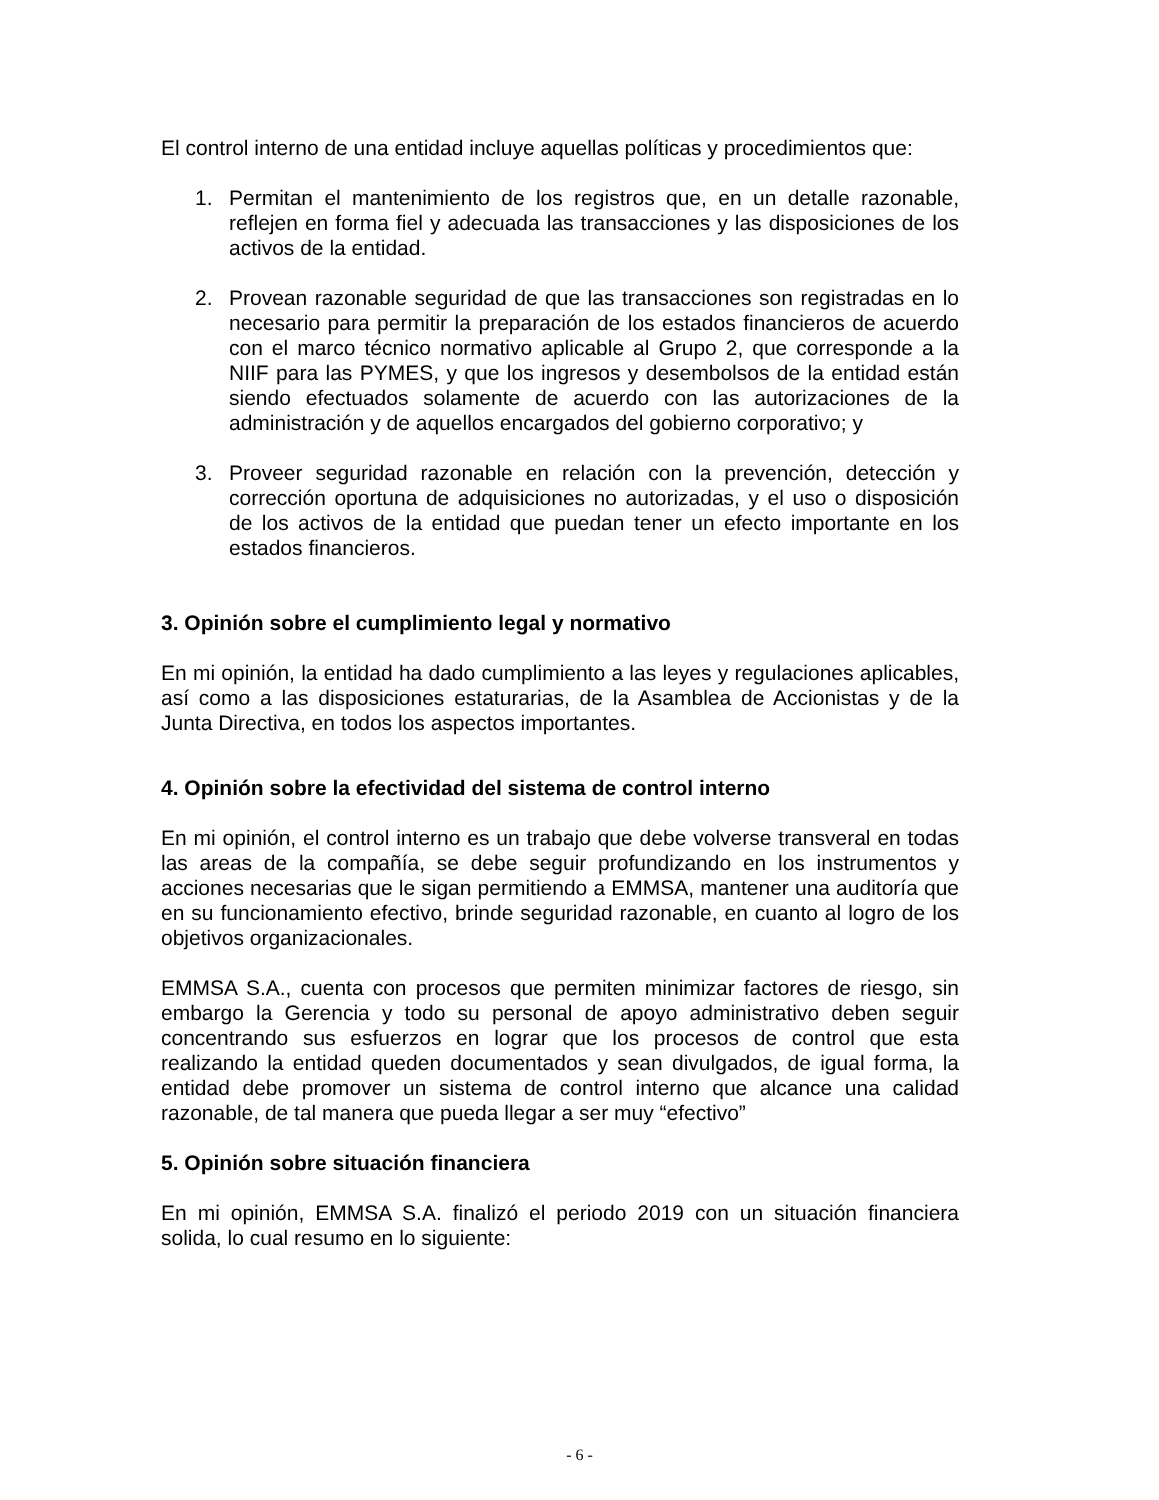El control interno de una entidad incluye aquellas políticas y procedimientos que:
1. Permitan el mantenimiento de los registros que, en un detalle razonable, reflejen en forma fiel y adecuada las transacciones y las disposiciones de los activos de la entidad.
2. Provean razonable seguridad de que las transacciones son registradas en lo necesario para permitir la preparación de los estados financieros de acuerdo con el marco técnico normativo aplicable al Grupo 2, que corresponde a la NIIF para las PYMES, y que los ingresos y desembolsos de la entidad están siendo efectuados solamente de acuerdo con las autorizaciones de la administración y de aquellos encargados del gobierno corporativo; y
3. Proveer seguridad razonable en relación con la prevención, detección y corrección oportuna de adquisiciones no autorizadas, y el uso o disposición de los activos de la entidad que puedan tener un efecto importante en los estados financieros.
3. Opinión sobre el cumplimiento legal y normativo
En mi opinión, la entidad ha dado cumplimiento a las leyes y regulaciones aplicables, así como a las disposiciones estaturarias, de la Asamblea de Accionistas y de la Junta Directiva, en todos los aspectos importantes.
4. Opinión sobre la efectividad del sistema de control interno
En mi opinión, el control interno es un trabajo que debe volverse transveral en todas las areas de la compañía, se debe seguir profundizando en los instrumentos y acciones necesarias que le sigan permitiendo a EMMSA, mantener una auditoría que en su funcionamiento efectivo, brinde seguridad razonable, en cuanto al logro de los objetivos organizacionales.
EMMSA S.A., cuenta con procesos que permiten minimizar factores de riesgo, sin embargo la Gerencia y todo su personal de apoyo administrativo deben seguir concentrando sus esfuerzos en lograr que los procesos de control que esta realizando la entidad queden documentados y sean divulgados, de igual forma, la entidad debe promover un sistema de control interno que alcance una calidad razonable, de tal manera que pueda llegar a ser muy “efectivo”
5. Opinión sobre situación financiera
En mi opinión, EMMSA S.A. finalizó el periodo 2019 con un situación financiera solida, lo cual resumo en lo siguiente:
- 6 -